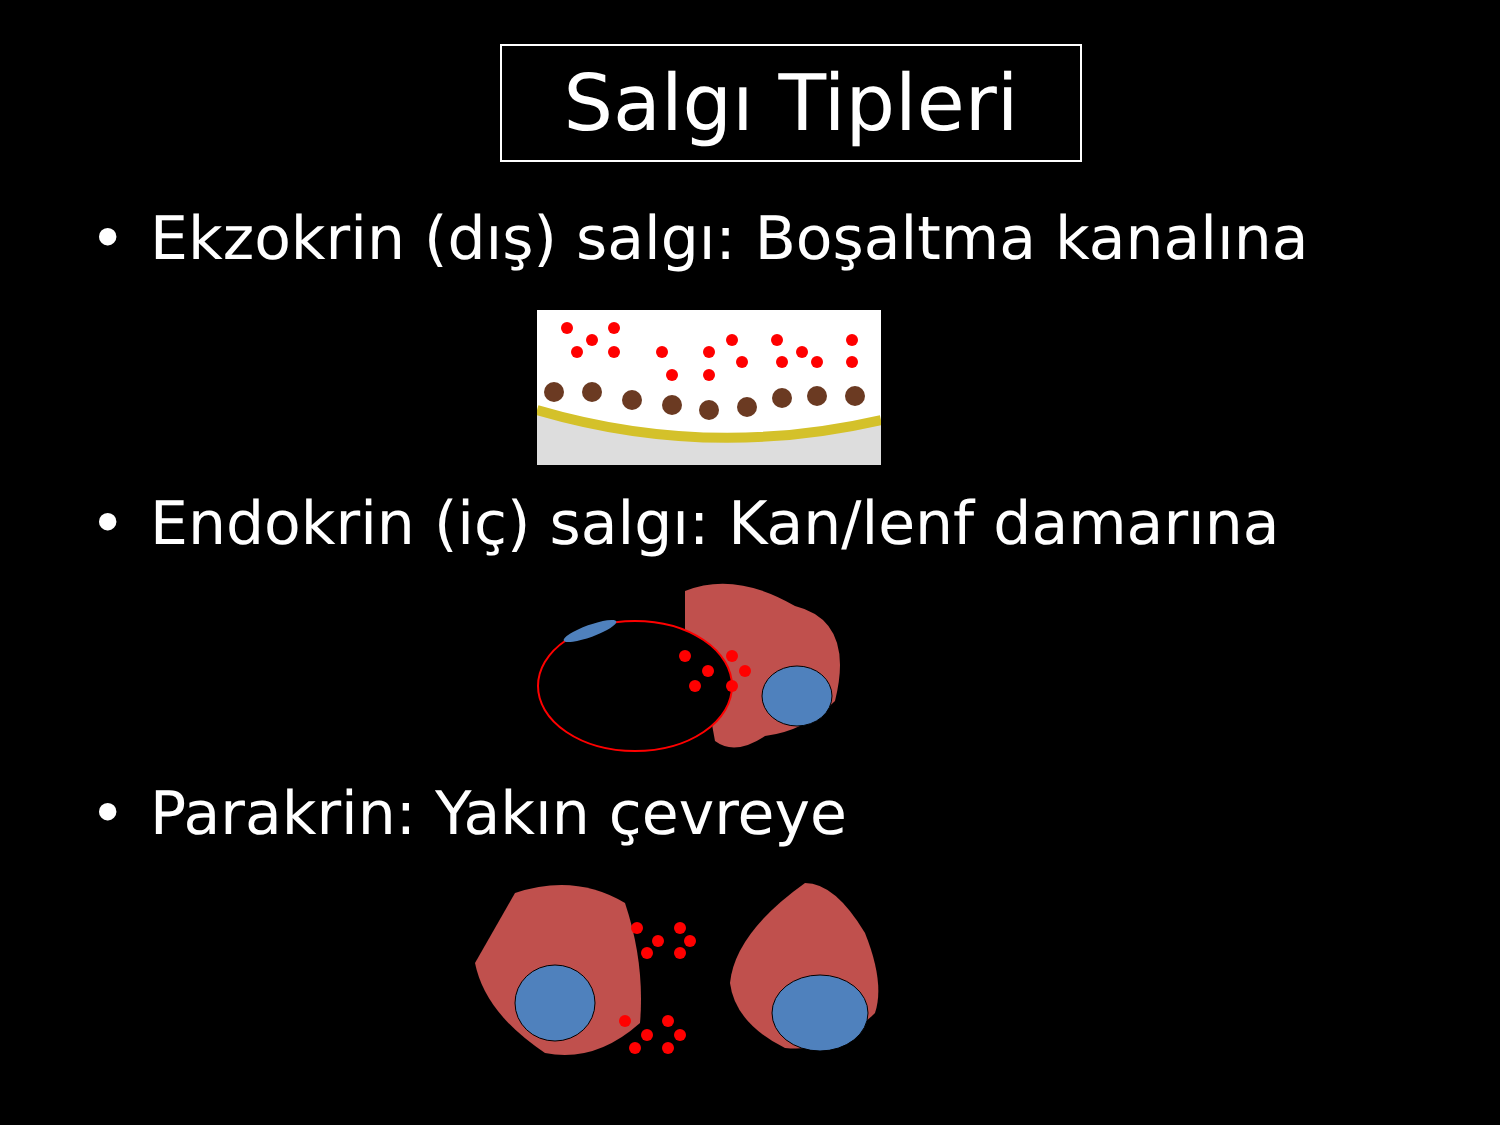Salgı Tipleri
• Ekzokrin (dış) salgı: Boşaltma kanalına
• Endokrin (iç) salgı: Kan/lenf damarına
• Parakrin: Yakın çevreye